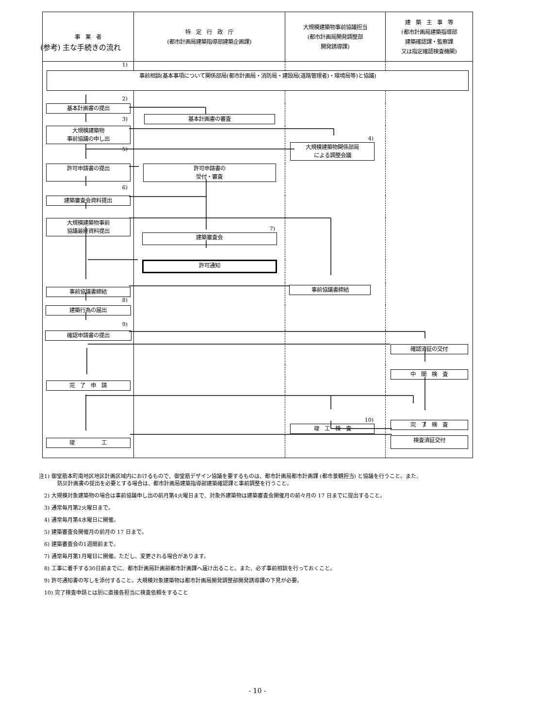(参考) 主な手続きの流れ
事　業　者 特　定　行　政　庁
(都市計画局建築指導部建築企画課)
大規模建築物事前協議担当
(都市計画局開発調整部
開発誘導課)
建　築　主　事　等
(都市計画局建築指導部
建築確認課・監察課
又は指定確認検査機関)
1)
事前相談(基本事項について関係部局(都市計画局・消防局・建設局(道路管理者)・環境局等)と協議)
2)
基本計画書の提出
3)
基本計画書の審査
大規模建築物
事前協議の申し出
5)
4)
大規模建築物関係部局
による調整会議
許可申請書の提出
6)
許可申請書の
受付・審査
建築審査会資料提出
大規模建築物事前
協議最終資料提出
7)
建築審査会
許可通知
事前協議書締結
8)
事前協議書締結
建築行為の届出
9)
確認申請書の提出
確認済証の交付
完　了　申　請
中　間　検　査
10)
竣　工　検　査
完　了　検　査
竣　　　　　工
検査済証交付
注1) 御堂筋本町南地区地区計画区域内におけるもので、御堂筋デザイン協議を要するものは、都市計画局都市計画課 (都市景観担当) と協議を行うこと。また、
防災計画書の提出を必要とする場合は、都市計画局建築指導部建築確認課と事前調整を行うこと。
　2) 大規模対象建築物の場合は事前協議申し出の前月第4火曜日まで、対象外建築物は建築審査会開催月の前々月の 17 日までに提出すること。
　3) 通常毎月第2火曜日まで。
　4) 通常毎月第4水曜日に開催。
　5) 建築審査会開催月の前月の 17 日まで。
　6) 建築審査会の1週間前まで。
　7) 通常毎月第1月曜日に開催。ただし、変更される場合があります。
　8) 工事に着手する30日前までに、都市計画局計画部都市計画課へ届け出ること。また、必ず事前相談を行っておくこと。
　9) 許可通知書の写しを添付すること。大規模対象建築物は都市計画局開発調整部開発誘導課の下見が必要。
　10) 完了検査申請とは別に直接各担当に検査依頼をすること
- 10 -